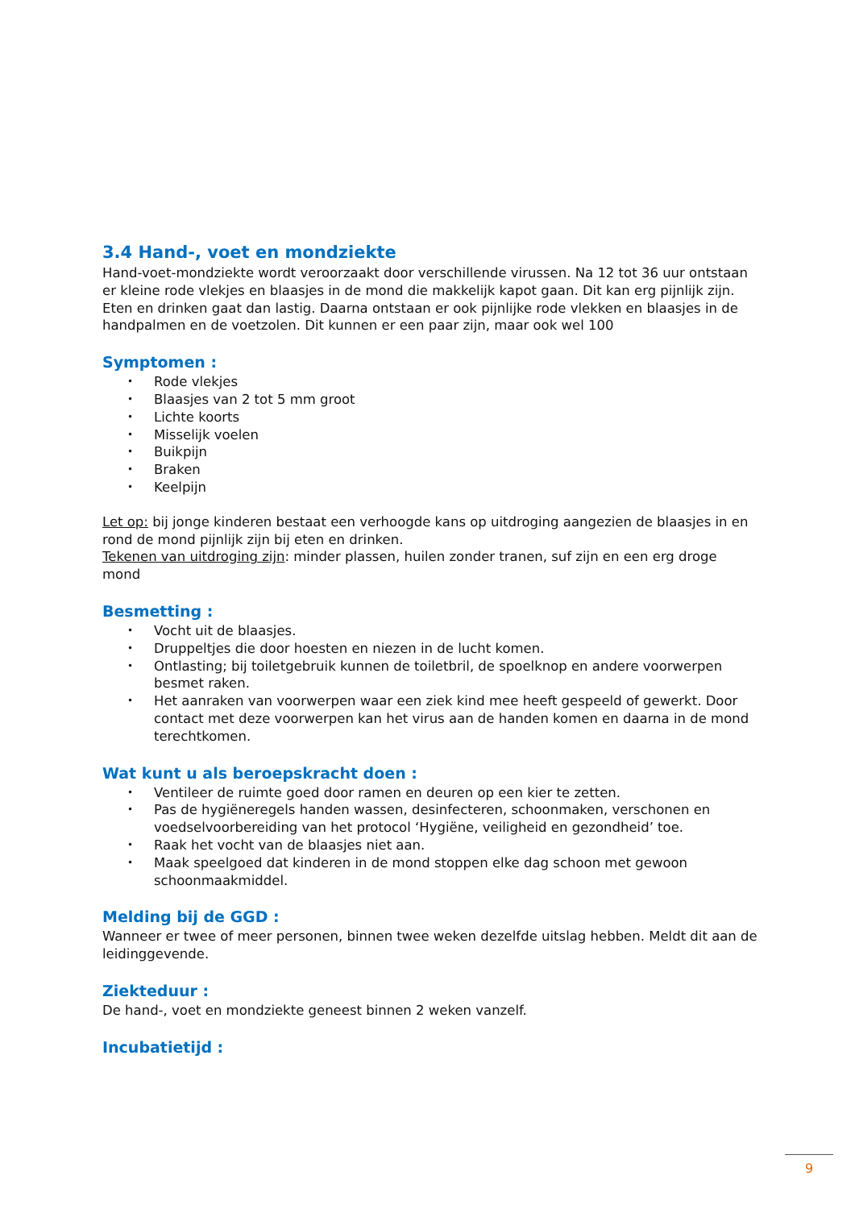3.4 Hand-, voet en mondziekte
Hand-voet-mondziekte wordt veroorzaakt door verschillende virussen. Na 12 tot 36 uur ontstaan er kleine rode vlekjes en blaasjes in de mond die makkelijk kapot gaan. Dit kan erg pijnlijk zijn. Eten en drinken gaat dan lastig. Daarna ontstaan er ook pijnlijke rode vlekken en blaasjes in de handpalmen en de voetzolen. Dit kunnen er een paar zijn, maar ook wel 100
Symptomen :
• Rode vlekjes
• Blaasjes van 2 tot 5 mm groot
• Lichte koorts
• Misselijk voelen
• Buikpijn
• Braken
• Keelpijn
Let op: bij jonge kinderen bestaat een verhoogde kans op uitdroging aangezien de blaasjes in en rond de mond pijnlijk zijn bij eten en drinken.
Tekenen van uitdroging zijn: minder plassen, huilen zonder tranen, suf zijn en een erg droge mond
Besmetting :
• Vocht uit de blaasjes.
• Druppeltjes die door hoesten en niezen in de lucht komen.
• Ontlasting; bij toiletgebruik kunnen de toiletbril, de spoelknop en andere voorwerpen besmet raken.
• Het aanraken van voorwerpen waar een ziek kind mee heeft gespeeld of gewerkt. Door contact met deze voorwerpen kan het virus aan de handen komen en daarna in de mond terechtkomen.
Wat kunt u als beroepskracht doen :
• Ventileer de ruimte goed door ramen en deuren op een kier te zetten.
• Pas de hygiëneregels handen wassen, desinfecteren, schoonmaken, verschonen en voedselvoorbereiding van het protocol ‘Hygiëne, veiligheid en gezondheid’ toe.
• Raak het vocht van de blaasjes niet aan.
• Maak speelgoed dat kinderen in de mond stoppen elke dag schoon met gewoon schoonmaakmiddel.
Melding bij de GGD :
Wanneer er twee of meer personen, binnen twee weken dezelfde uitslag hebben. Meldt dit aan de leidinggevende.
Ziekteduur :
De hand-, voet en mondziekte geneest binnen 2 weken vanzelf.
Incubatietijd :
9